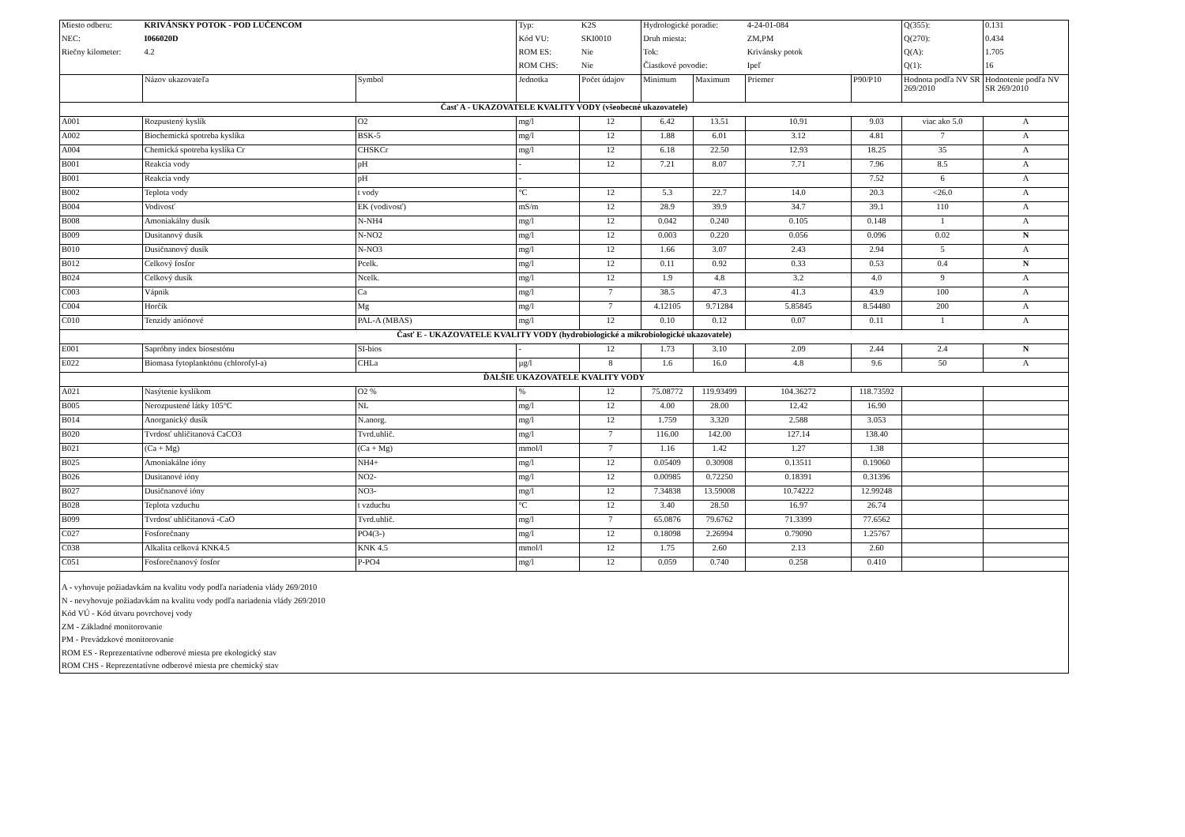| Miesto odberu: | KRIVÁNSKY POTOK - POD LUČENCOM | | Typ: | K2S | Hydrologické poradie: | | 4-24-01-084 | | Q(355): | 0.131 |
| NEC: | I066020D | | Kód VU: | SKI0010 | Druh miesta: | | ZM,PM | | Q(270): | 0.434 |
| Riečny kilometer: | 4.2 | | ROM ES: | Nie | Tok: | | Krivánsky potok | | Q(A): | 1.705 |
| | | | ROM CHS: | Nie | Čiastkové povodie: | | Ipeľ | | Q(1): | 16 |
| | Názov ukazovateľa | Symbol | Jednotka | Počet údajov | Minimum | Maximum | Priemer | P90/P10 | Hodnota podľa NV SR 269/2010 | Hodnotenie podľa NV SR 269/2010 |
| Časť A - UKAZOVATELE KVALITY VODY (všeobecné ukazovatele) | | | | | | | | | | |
| A001 | Rozpustený kyslík | O2 | mg/l | 12 | 6.42 | 13.51 | 10.91 | 9.03 | viac ako 5.0 | A |
| A002 | Biochemická spotreba kyslíka | BSK-5 | mg/l | 12 | 1.88 | 6.01 | 3.12 | 4.81 | 7 | A |
| A004 | Chemická spotreba kyslíka Cr | CHSKCr | mg/l | 12 | 6.18 | 22.50 | 12.93 | 18.25 | 35 | A |
| B001 | Reakcia vody | pH | - | 12 | 7.21 | 8.07 | 7.71 | 7.96 | 8.5 | A |
| B001 | Reakcia vody | pH | - | | | | | 7.52 | 6 | A |
| B002 | Teplota vody | t vody | °C | 12 | 5.3 | 22.7 | 14.0 | 20.3 | <26.0 | A |
| B004 | Vodivosť | EK (vodivosť) | mS/m | 12 | 28.9 | 39.9 | 34.7 | 39.1 | 110 | A |
| B008 | Amoniakálny dusík | N-NH4 | mg/l | 12 | 0.042 | 0.240 | 0.105 | 0.148 | 1 | A |
| B009 | Dusitanový dusík | N-NO2 | mg/l | 12 | 0.003 | 0.220 | 0.056 | 0.096 | 0.02 | N |
| B010 | Dusičnanový dusík | N-NO3 | mg/l | 12 | 1.66 | 3.07 | 2.43 | 2.94 | 5 | A |
| B012 | Celkový fosfor | Pcelk. | mg/l | 12 | 0.11 | 0.92 | 0.33 | 0.53 | 0.4 | N |
| B024 | Celkový dusík | Ncelk. | mg/l | 12 | 1.9 | 4.8 | 3.2 | 4.0 | 9 | A |
| C003 | Vápnik | Ca | mg/l | 7 | 38.5 | 47.3 | 41.3 | 43.9 | 100 | A |
| C004 | Horčík | Mg | mg/l | 7 | 4.12105 | 9.71284 | 5.85845 | 8.54480 | 200 | A |
| C010 | Tenzidy aniónové | PAL-A (MBAS) | mg/l | 12 | 0.10 | 0.12 | 0.07 | 0.11 | 1 | A |
| Časť E - UKAZOVATELE KVALITY VODY (hydrobiologické a mikrobiologické ukazovatele) | | | | | | | | | | |
| E001 | Sapróbny index biosestónu | SI-bios | - | 12 | 1.73 | 3.10 | 2.09 | 2.44 | 2.4 | N |
| E022 | Biomasa fytoplanktónu (chlorofyl-a) | CHLa | µg/l | 8 | 1.6 | 16.0 | 4.8 | 9.6 | 50 | A |
| ĎALŠIE UKAZOVATELE KVALITY VODY | | | | | | | | | | |
| A021 | Nasýtenie kyslíkom | O2 % | % | 12 | 75.08772 | 119.93499 | 104.36272 | 118.73592 | | |
| B005 | Nerozpustené látky 105°C | NL | mg/l | 12 | 4.00 | 28.00 | 12.42 | 16.90 | | |
| B014 | Anorganický dusík | N.anorg. | mg/l | 12 | 1.759 | 3.320 | 2.588 | 3.053 | | |
| B020 | Tvrdosť uhličitanová CaCO3 | Tvrd.uhlič. | mg/l | 7 | 116.00 | 142.00 | 127.14 | 138.40 | | |
| B021 | (Ca + Mg) | (Ca + Mg) | mmol/l | 7 | 1.16 | 1.42 | 1.27 | 1.38 | | |
| B025 | Amoniakálne ióny | NH4+ | mg/l | 12 | 0.05409 | 0.30908 | 0.13511 | 0.19060 | | |
| B026 | Dusitanové ióny | NO2- | mg/l | 12 | 0.00985 | 0.72250 | 0.18391 | 0.31396 | | |
| B027 | Dusičnanové ióny | NO3- | mg/l | 12 | 7.34838 | 13.59008 | 10.74222 | 12.99248 | | |
| B028 | Teplota vzduchu | t vzduchu | °C | 12 | 3.40 | 28.50 | 16.97 | 26.74 | | |
| B099 | Tvrdosť uhličitanová -CaO | Tvrd.uhlič. | mg/l | 7 | 65.0876 | 79.6762 | 71.3399 | 77.6562 | | |
| C027 | Fosforečnany | PO4(3-) | mg/l | 12 | 0.18098 | 2.26994 | 0.79090 | 1.25767 | | |
| C038 | Alkalita celková KNK4.5 | KNK 4.5 | mmol/l | 12 | 1.75 | 2.60 | 2.13 | 2.60 | | |
| C051 | Fosforečnanový fosfor | P-PO4 | mg/l | 12 | 0.059 | 0.740 | 0.258 | 0.410 | | |
| A - vyhovuje požiadavkám na kvalitu vody podľa nariadenia vlády 269/2010 N - nevyhovuje požiadavkám na kvalitu vody podľa nariadenia vlády 269/2010 Kód VÚ - Kód útvaru povrchovej vody ZM - Základné monitorovanie PM - Prevádzkové monitorovanie ROM ES - Reprezentatívne odberové miesta pre ekologický stav ROM CHS - Reprezentatívne odberové miesta pre chemický stav | | | | | | | | | | |